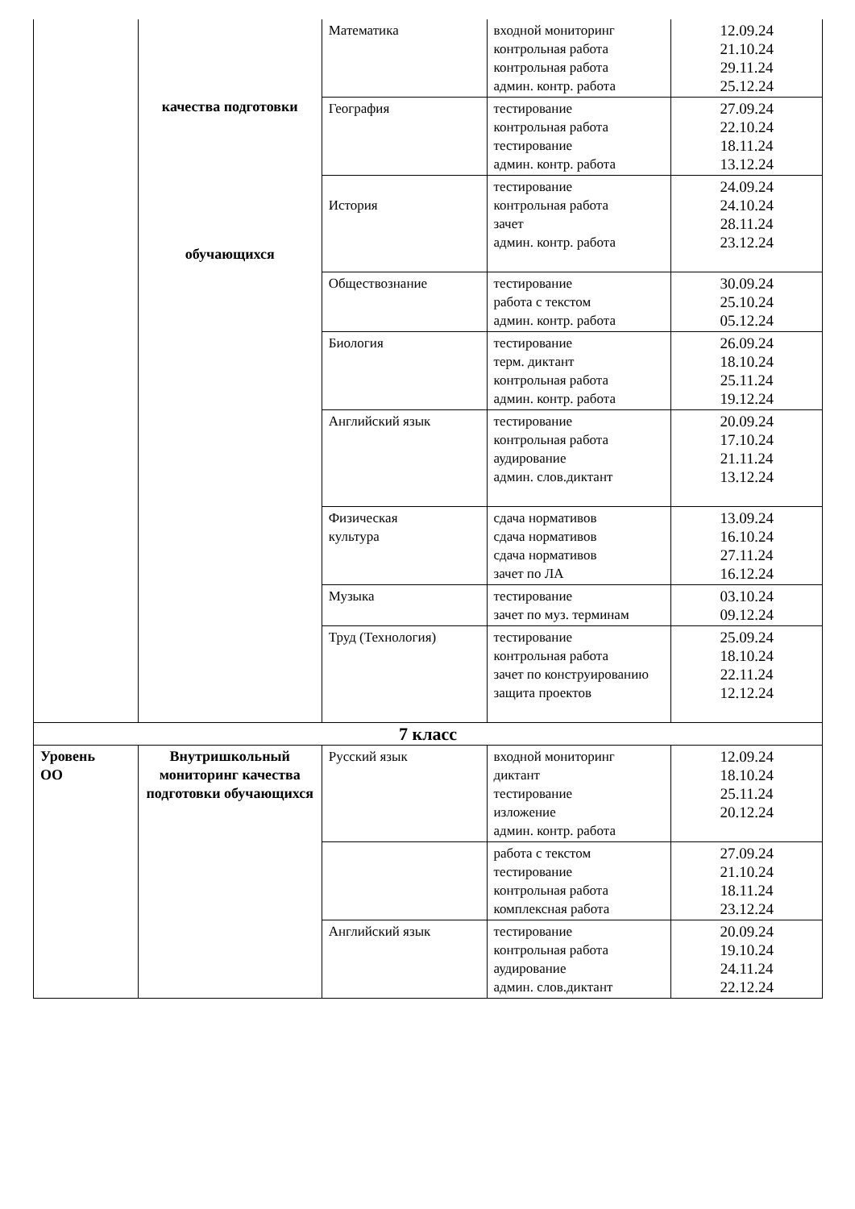| | качества подготовки обучающихся | Математика | входной мониторинг контрольная работа контрольная работа админ. контр. работа | 12.09.24 21.10.24 29.11.24 25.12.24 |
| | | География | тестирование контрольная работа тестирование админ. контр. работа | 27.09.24 22.10.24 18.11.24 13.12.24 |
| | | История | тестирование контрольная работа зачет админ. контр. работа | 24.09.24 24.10.24 28.11.24 23.12.24 |
| | | Обществознание | тестирование работа с текстом админ. контр. работа | 30.09.24 25.10.24 05.12.24 |
| | | Биология | тестирование терм. диктант контрольная работа админ. контр. работа | 26.09.24 18.10.24 25.11.24 19.12.24 |
| | | Английский язык | тестирование контрольная работа аудирование админ. слов.диктант | 20.09.24 17.10.24 21.11.24 13.12.24 |
| | | Физическая культура | сдача нормативов сдача нормативов сдача нормативов зачет по ЛА | 13.09.24 16.10.24 27.11.24 16.12.24 |
| | | Музыка | тестирование зачет по муз. терминам | 03.10.24 09.12.24 |
| | | Труд (Технология) | тестирование контрольная работа зачет по конструированию защита проектов | 25.09.24 18.10.24 22.11.24 12.12.24 |
| 7 класс | | | | |
| Уровень ОО | Внутришкольный мониторинг качества подготовки обучающихся | Русский язык | входной мониторинг диктант тестирование изложение админ. контр. работа | 12.09.24 18.10.24 25.11.24 20.12.24 |
| | | | работа с текстом тестирование контрольная работа комплексная работа | 27.09.24 21.10.24 18.11.24 23.12.24 |
| | | Английский язык | тестирование контрольная работа аудирование админ. слов.диктант | 20.09.24 19.10.24 24.11.24 22.12.24 |